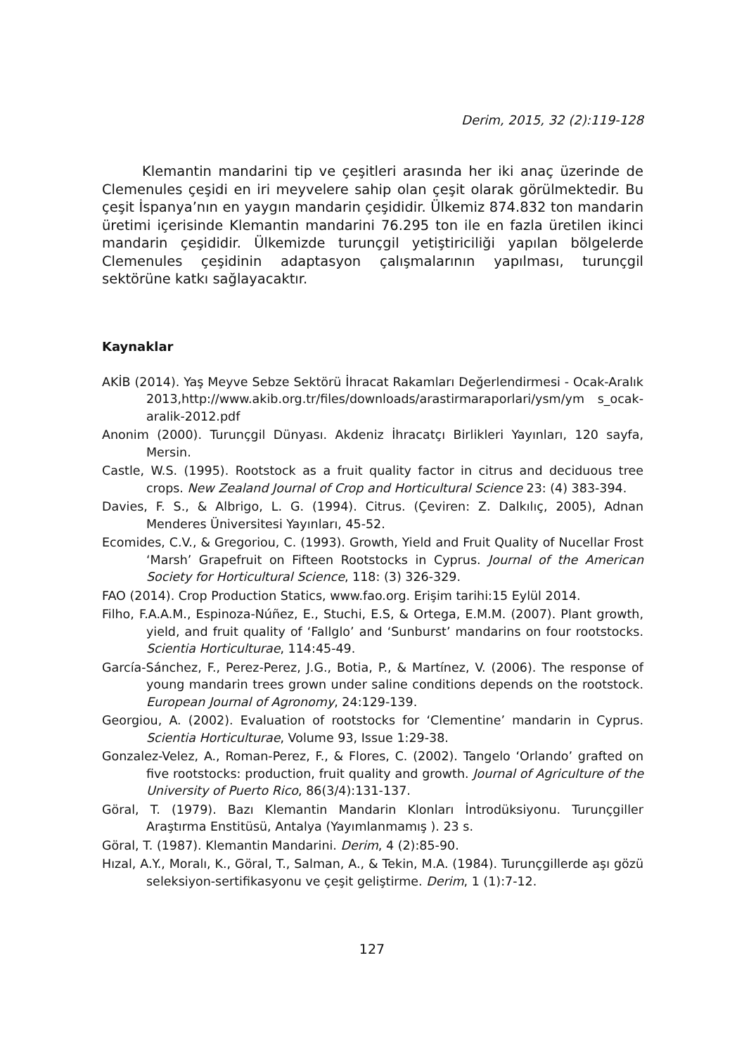Derim, 2015, 32 (2):119-128
Klemantin mandarini tip ve çeşitleri arasında her iki anaç üzerinde de Clemenules çeşidi en iri meyvelere sahip olan çeşit olarak görülmektedir. Bu çeşit İspanya’nın en yaygın mandarin çeşididir. Ülkemiz 874.832 ton mandarin üretimi içerisinde Klemantin mandarini 76.295 ton ile en fazla üretilen ikinci mandarin çeşididir. Ülkemizde turunçgil yetiştiriciliği yapılan bölgelerde Clemenules çeşidinin adaptasyon çalışmalarının yapılması, turunçgil sektörüne katkı sağlayacaktır.
Kaynaklar
AKİB (2014). Yaş Meyve Sebze Sektörü İhracat Rakamları Değerlendirmesi - Ocak-Aralık 2013,http://www.akib.org.tr/files/downloads/arastirmaraporlari/ysm/ym s_ocak-aralik-2012.pdf
Anonim (2000). Turunçgil Dünyası. Akdeniz İhracatçı Birlikleri Yayınları, 120 sayfa, Mersin.
Castle, W.S. (1995). Rootstock as a fruit quality factor in citrus and deciduous tree crops. New Zealand Journal of Crop and Horticultural Science 23: (4) 383-394.
Davies, F. S., & Albrigo, L. G. (1994). Citrus. (Çeviren: Z. Dalkılıç, 2005), Adnan Menderes Üniversitesi Yayınları, 45-52.
Ecomides, C.V., & Gregoriou, C. (1993). Growth, Yield and Fruit Quality of Nucellar Frost ‘Marsh’ Grapefruit on Fifteen Rootstocks in Cyprus. Journal of the American Society for Horticultural Science, 118: (3) 326-329.
FAO (2014). Crop Production Statics, www.fao.org. Erişim tarihi:15 Eylül 2014.
Filho, F.A.A.M., Espinoza-Núñez, E., Stuchi, E.S, & Ortega, E.M.M. (2007). Plant growth, yield, and fruit quality of ‘Fallglo’ and ‘Sunburst’ mandarins on four rootstocks. Scientia Horticulturae, 114:45-49.
García-Sánchez, F., Perez-Perez, J.G., Botia, P., & Martínez, V. (2006). The response of young mandarin trees grown under saline conditions depends on the rootstock. European Journal of Agronomy, 24:129-139.
Georgiou, A. (2002). Evaluation of rootstocks for ‘Clementine’ mandarin in Cyprus. Scientia Horticulturae, Volume 93, Issue 1:29-38.
Gonzalez-Velez, A., Roman-Perez, F., & Flores, C. (2002). Tangelo ‘Orlando’ grafted on five rootstocks: production, fruit quality and growth. Journal of Agriculture of the University of Puerto Rico, 86(3/4):131-137.
Göral, T. (1979). Bazı Klemantin Mandarin Klonları İntrodüksiyonu. Turunçgiller Araştırma Enstitüsü, Antalya (Yayımlanmamış ). 23 s.
Göral, T. (1987). Klemantin Mandarini. Derim, 4 (2):85-90.
Hızal, A.Y., Moralı, K., Göral, T., Salman, A., & Tekin, M.A. (1984). Turunçgillerde aşı gözü seleksiyon-sertifikasyonu ve çeşit geliştirme. Derim, 1 (1):7-12.
127